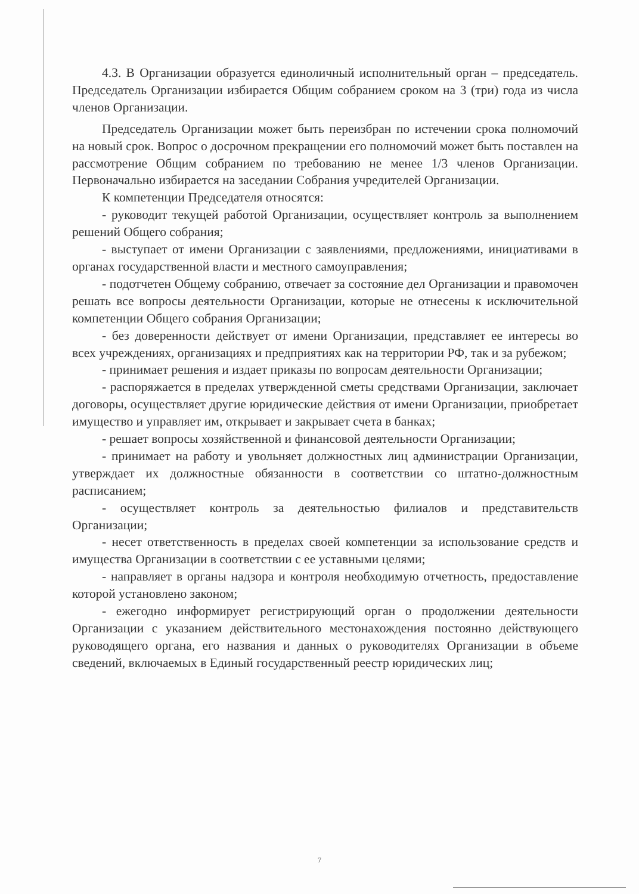4.3. В Организации образуется единоличный исполнительный орган – председатель. Председатель Организации избирается Общим собранием сроком на 3 (три) года из числа членов Организации.
Председатель Организации может быть переизбран по истечении срока полномочий на новый срок. Вопрос о досрочном прекращении его полномочий может быть поставлен на рассмотрение Общим собранием по требованию не менее 1/3 членов Организации. Первоначально избирается на заседании Собрания учредителей Организации.
К компетенции Председателя относятся:
- руководит текущей работой Организации, осуществляет контроль за выполнением решений Общего собрания;
- выступает от имени Организации с заявлениями, предложениями, инициативами в органах государственной власти и местного самоуправления;
- подотчетен Общему собранию, отвечает за состояние дел Организации и правомочен решать все вопросы деятельности Организации, которые не отнесены к исключительной компетенции Общего собрания Организации;
- без доверенности действует от имени Организации, представляет ее интересы во всех учреждениях, организациях и предприятиях как на территории РФ, так и за рубежом;
- принимает решения и издает приказы по вопросам деятельности Организации;
- распоряжается в пределах утвержденной сметы средствами Организации, заключает договоры, осуществляет другие юридические действия от имени Организации, приобретает имущество и управляет им, открывает и закрывает счета в банках;
- решает вопросы хозяйственной и финансовой деятельности Организации;
- принимает на работу и увольняет должностных лиц администрации Организации, утверждает их должностные обязанности в соответствии со штатно-должностным расписанием;
- осуществляет контроль за деятельностью филиалов и представительств Организации;
- несет ответственность в пределах своей компетенции за использование средств и имущества Организации в соответствии с ее уставными целями;
- направляет в органы надзора и контроля необходимую отчетность, предоставление которой установлено законом;
- ежегодно информирует регистрирующий орган о продолжении деятельности Организации с указанием действительного местонахождения постоянно действующего руководящего органа, его названия и данных о руководителях Организации в объеме сведений, включаемых в Единый государственный реестр юридических лиц;
7